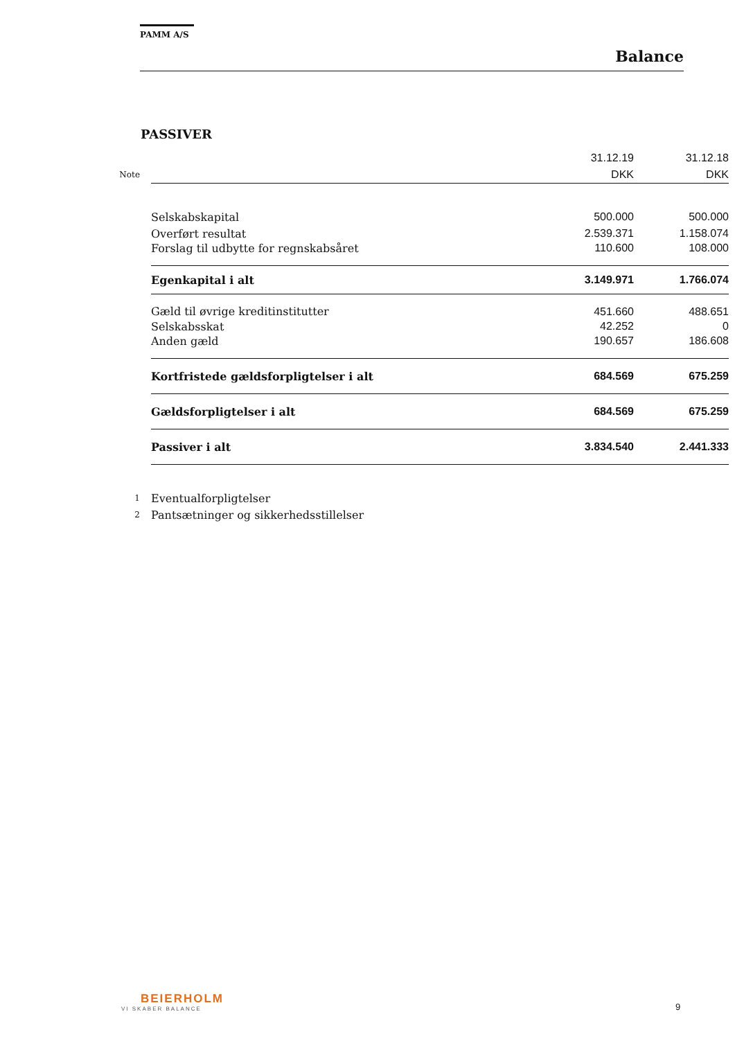PAMM A/S
Balance
PASSIVER
| | | 31.12.19 | 31.12.18 |
| Note | | DKK | DKK |
| | Selskabskapital | 500.000 | 500.000 |
| | Overført resultat | 2.539.371 | 1.158.074 |
| | Forslag til udbytte for regnskabsåret | 110.600 | 108.000 |
| | Egenkapital i alt | 3.149.971 | 1.766.074 |
| | Gæld til øvrige kreditinstitutter | 451.660 | 488.651 |
| | Selskabsskat | 42.252 | 0 |
| | Anden gæld | 190.657 | 186.608 |
| | Kortfristede gældsforpligtelser i alt | 684.569 | 675.259 |
| | Gældsforpligtelser i alt | 684.569 | 675.259 |
| | Passiver i alt | 3.834.540 | 2.441.333 |
| 1 | Eventualforpligtelser | | |
| 2 | Pantsætninger og sikkerhedsstillelser | | |
BEIERHOLM
VI SKABER BALANCE
9